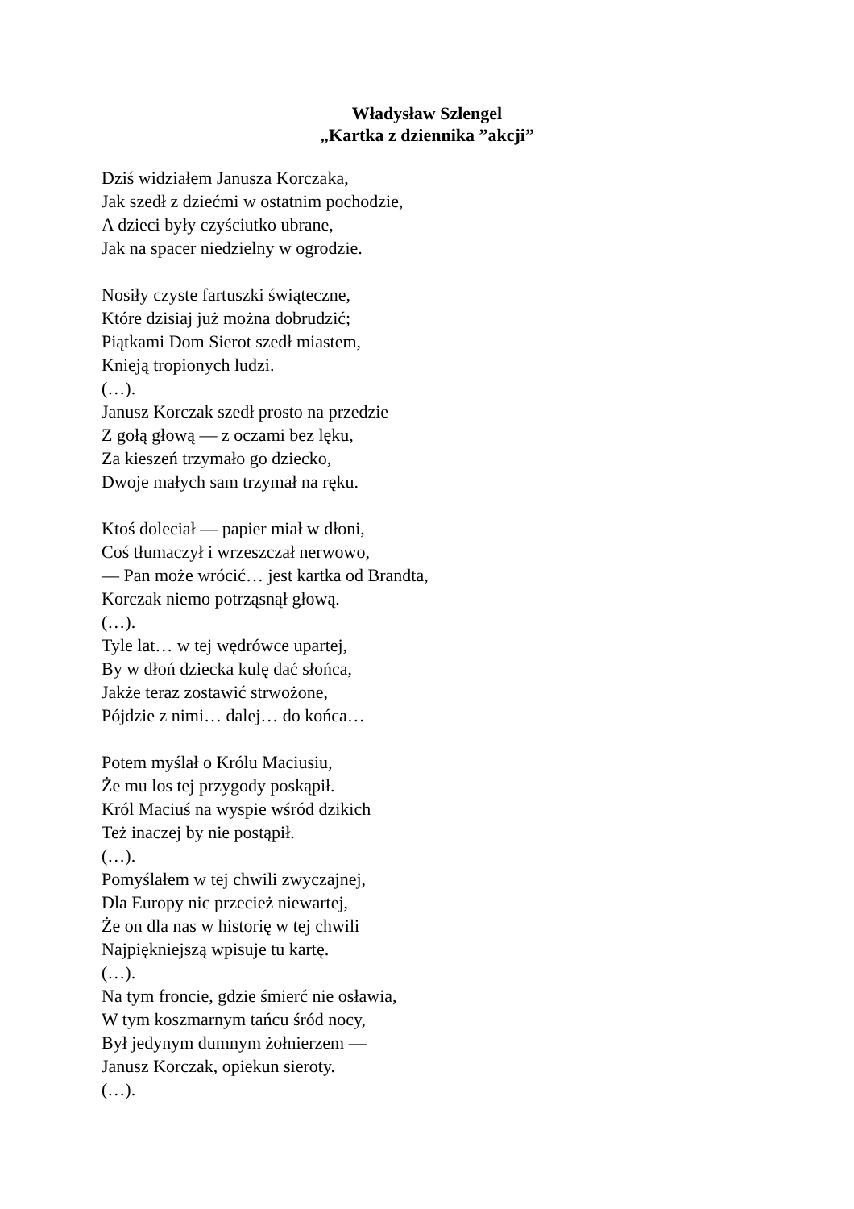Władysław Szlengel
„Kartka z dziennika ”akcji”
Dziś widziałem Janusza Korczaka,
Jak szedł z dziećmi w ostatnim pochodzie,
A dzieci były czyściutko ubrane,
Jak na spacer niedzielny w ogrodzie.
Nosiły czyste fartuszki świąteczne,
Które dzisiaj już można dobrudzić;
Piątkami Dom Sierot szedł miastem,
Knieją tropionych ludzi.
(…).
Janusz Korczak szedł prosto na przedzie
Z gołą głową — z oczami bez lęku,
Za kieszeń trzymało go dziecko,
Dwoje małych sam trzymał na ręku.
Ktoś doleciał — papier miał w dłoni,
Coś tłumaczył i wrzeszczał nerwowo,
— Pan może wrócić… jest kartka od Brandta,
Korczak niemo potrząsnął głową.
(…).
Tyle lat… w tej wędrówce upartej,
By w dłoń dziecka kulę dać słońca,
Jakże teraz zostawić strwożone,
Pójdzie z nimi… dalej… do końca…
Potem myślał o Królu Maciusiu,
Że mu los tej przygody poskąpił.
Król Maciuś na wyspie wśród dzikich
Też inaczej by nie postąpił.
(…).
Pomyślałem w tej chwili zwyczajnej,
Dla Europy nic przecież niewartej,
Że on dla nas w historię w tej chwili
Najpiękniejszą wpisuje tu kartę.
(…).
Na tym froncie, gdzie śmierć nie osławia,
W tym koszmarnym tańcu śród nocy,
Był jedynym dumnym żołnierzem —
Janusz Korczak, opiekun sieroty.
(…).